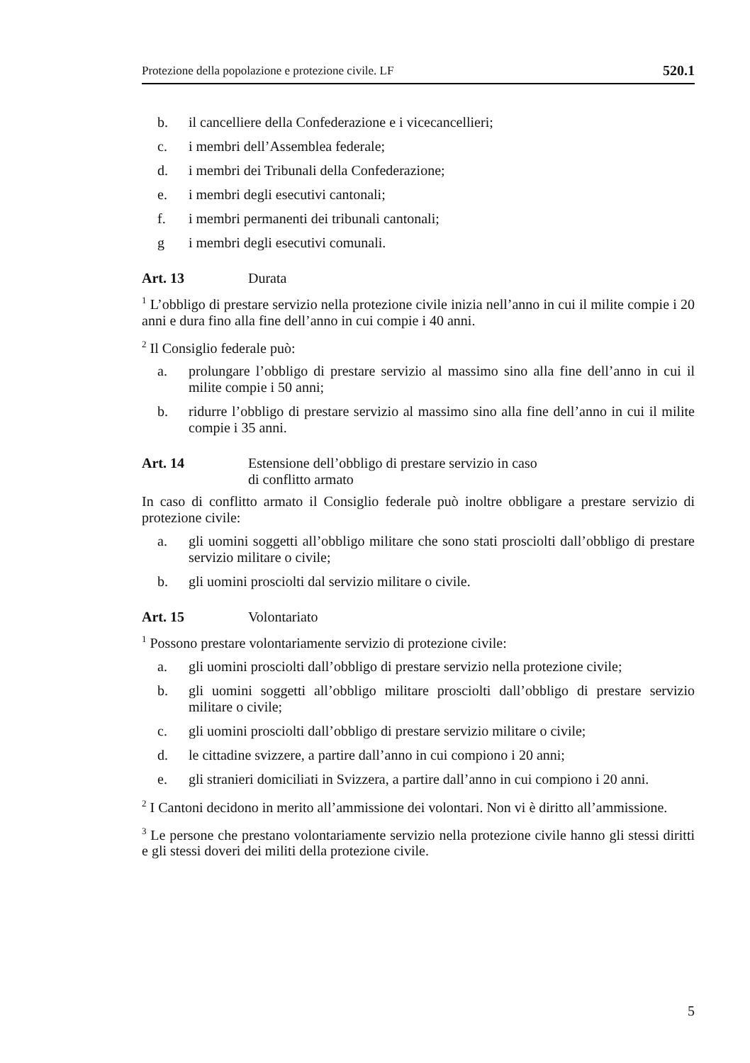Protezione della popolazione e protezione civile. LF 520.1
b. il cancelliere della Confederazione e i vicecancellieri;
c. i membri dell’Assemblea federale;
d. i membri dei Tribunali della Confederazione;
e. i membri degli esecutivi cantonali;
f. i membri permanenti dei tribunali cantonali;
g i membri degli esecutivi comunali.
Art. 13 Durata
<sup>1</sup> L’obbligo di prestare servizio nella protezione civile inizia nell’anno in cui il milite compie i 20 anni e dura fino alla fine dell’anno in cui compie i 40 anni.
<sup>2</sup> Il Consiglio federale può:
a. prolungare l’obbligo di prestare servizio al massimo sino alla fine dell’anno in cui il milite compie i 50 anni;
b. ridurre l’obbligo di prestare servizio al massimo sino alla fine dell’anno in cui il milite compie i 35 anni.
Art. 14 Estensione dell’obbligo di prestare servizio in caso
di conflitto armato
In caso di conflitto armato il Consiglio federale può inoltre obbligare a prestare servizio di protezione civile:
a. gli uomini soggetti all’obbligo militare che sono stati prosciolti dall’obbligo di prestare servizio militare o civile;
b. gli uomini prosciolti dal servizio militare o civile.
Art. 15 Volontariato
<sup>1</sup> Possono prestare volontariamente servizio di protezione civile:
a. gli uomini prosciolti dall’obbligo di prestare servizio nella protezione civile;
b. gli uomini soggetti all’obbligo militare prosciolti dall’obbligo di prestare servizio militare o civile;
c. gli uomini prosciolti dall’obbligo di prestare servizio militare o civile;
d. le cittadine svizzere, a partire dall’anno in cui compiono i 20 anni;
e. gli stranieri domiciliati in Svizzera, a partire dall’anno in cui compiono i 20 anni.
<sup>2</sup> I Cantoni decidono in merito all’ammissione dei volontari. Non vi è diritto all’ammissione.
<sup>3</sup> Le persone che prestano volontariamente servizio nella protezione civile hanno gli stessi diritti e gli stessi doveri dei militi della protezione civile.
5